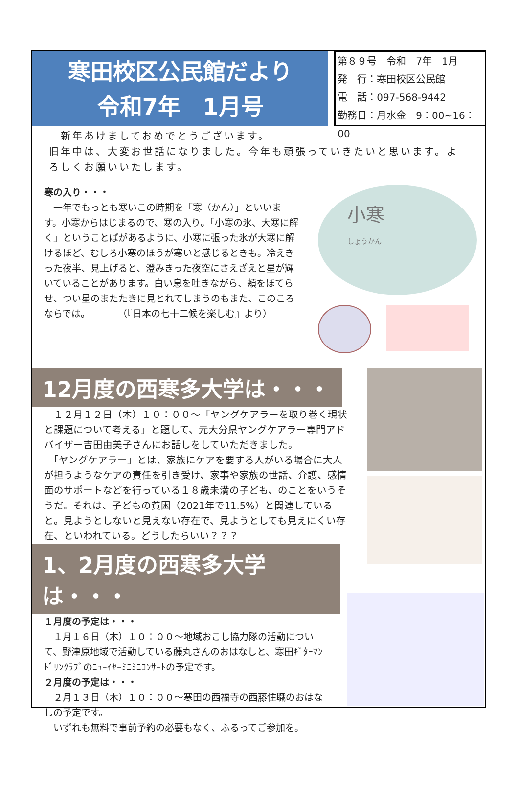寒田校区公民館だより
令和7年　1月号
第８９号　令和　7年　1月
発　行：寒田校区公民館
電　話：097-568-9442
勤務日：月水金　9：00~16：00
　新年あけましておめでとうございます。
旧年中は、大変お世話になりました。今年も頑張っていきたいと思います。よろしくお願いいたします。
寒の入り・・・
　一年でもっとも寒いこの時期を「寒（かん）」といいます。小寒からはじまるので、寒の入り。「小寒の氷、大寒に解く」ということばがあるように、小寒に張った氷が大寒に解けるほど、むしろ小寒のほうが寒いと感じるときも。冷えきった夜半、見上げると、澄みきった夜空にさえざえと星が輝いていることがあります。白い息を吐きながら、頬をほてらせ、つい星のまたたきに見とれてしまうのもまた、このころならでは。　　　　（『日本の七十二候を楽しむ』より）
小寒
しょうかん
12月度の西寒多大学は・・・
　１２月１２日（木）１０：００～「ヤングケアラーを取り巻く現状と課題について考える」と題して、元大分県ヤングケアラー専門アドバイザー吉田由美子さんにお話しをしていただきました。
　「ヤングケアラー」とは、家族にケアを要する人がいる場合に大人が担うようなケアの責任を引き受け、家事や家族の世話、介護、感情面のサポートなどを行っている１８歳未満の子ども、のことをいうそうだ。それは、子どもの貧困（2021年で11.5%）と関連していると。見ようとしないと見えない存在で、見ようとしても見えにくい存在、といわれている。どうしたらいい？？？
1、2月度の西寒多大学は・・・
１月度の予定は・・・
　１月１６日（木）１０：００～地域おこし協力隊の活動について、野津原地域で活動している藤丸さんのおはなしと、寒田ｷﾞﾀｰﾏﾝﾄﾞﾘﾝｸﾗﾌﾞのﾆｭｰｲﾔｰﾐﾆﾐﾆｺﾝｻｰﾄの予定です。
２月度の予定は・・・
　２月１３日（木）１０：００～寒田の西福寺の西藤住職のおはなしの予定です。
　いずれも無料で事前予約の必要もなく、ふるってご参加を。